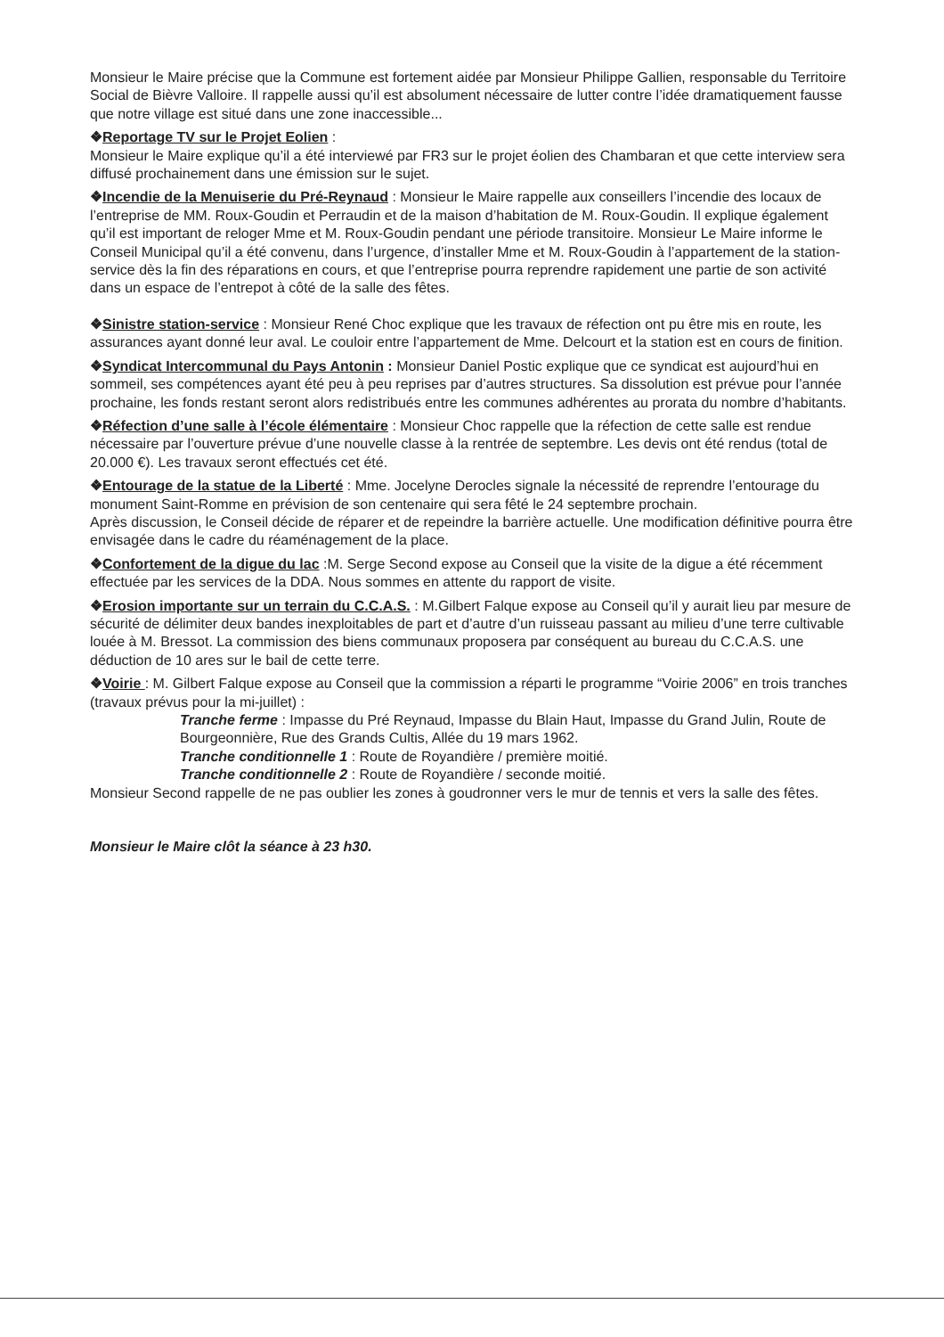Monsieur le Maire précise que la Commune est fortement aidée par Monsieur Philippe Gallien, responsable du Territoire Social de Bièvre Valloire. Il rappelle aussi qu’il est absolument nécessaire de lutter contre l’idée dramatiquement fausse que notre village est situé dans une zone inaccessible...
❖Reportage TV sur le Projet Eolien :
Monsieur le Maire explique qu’il a été interviewé par FR3 sur le projet éolien des Chambaran et que cette interview sera diffusé prochainement dans une émission sur le sujet.
❖Incendie de la Menuiserie du Pré-Reynaud : Monsieur le Maire rappelle aux conseillers l’incendie des locaux de l’entreprise de MM. Roux-Goudin et Perraudin et de la maison d’habitation de M. Roux-Goudin. Il explique également qu’il est important de reloger Mme et M. Roux-Goudin pendant une période transitoire. Monsieur Le Maire informe le Conseil Municipal qu’il a été convenu, dans l’urgence, d’installer Mme et M. Roux-Goudin à l’appartement de la station-service dès la fin des réparations en cours, et que l’entreprise pourra reprendre rapidement une partie de son activité dans un espace de l’entrepot à côté de la salle des fêtes.
❖Sinistre station-service : Monsieur René Choc explique que les travaux de réfection ont pu être mis en route, les assurances ayant donné leur aval. Le couloir entre l’appartement de Mme. Delcourt et la station est en cours de finition.
❖Syndicat Intercommunal du Pays Antonin : Monsieur Daniel Postic explique que ce syndicat est aujourd’hui en sommeil, ses compétences ayant été peu à peu reprises par d’autres structures. Sa dissolution est prévue pour l’année prochaine, les fonds restant seront alors redistribués entre les communes adhérentes au prorata du nombre d’habitants.
❖Réfection d’une salle à l’école élémentaire : Monsieur Choc rappelle que la réfection de cette salle est rendue nécessaire par l’ouverture prévue d’une nouvelle classe à la rentrée de septembre. Les devis ont été rendus (total de 20.000 €). Les travaux seront effectués cet été.
❖Entourage de la statue de la Liberté : Mme. Jocelyne Derocles signale la nécessité de reprendre l’entourage du monument Saint-Romme en prévision de son centenaire qui sera fêté le 24 septembre prochain.
Après discussion, le Conseil décide de réparer et de repeindre la barrière actuelle. Une modification définitive pourra être envisagée dans le cadre du réaménagement de la place.
❖Confortement de la digue du lac :M. Serge Second expose au Conseil que la visite de la digue a été récemment effectuée par les services de la DDA. Nous sommes en attente du rapport de visite.
❖Erosion importante sur un terrain du C.C.A.S. : M.Gilbert Falque expose au Conseil qu’il y aurait lieu par mesure de sécurité de délimiter deux bandes inexploitables de part et d’autre d’un ruisseau passant au milieu d’une terre cultivable louée à M. Bressot. La commission des biens communaux proposera par conséquent au bureau du C.C.A.S. une déduction de 10 ares sur le bail de cette terre.
❖Voirie : M. Gilbert Falque expose au Conseil que la commission a réparti le programme “Voirie 2006” en trois tranches (travaux prévus pour la mi-juillet) :
Tranche ferme : Impasse du Pré Reynaud, Impasse du Blain Haut, Impasse du Grand Julin, Route de Bourgeonnière, Rue des Grands Cultis, Allée du 19 mars 1962.
Tranche conditionnelle 1 : Route de Royandière / première moitié.
Tranche conditionnelle 2 : Route de Royandière / seconde moitié.
Monsieur Second rappelle de ne pas oublier les zones à goudronner vers le mur de tennis et vers la salle des fêtes.
Monsieur le Maire clôt la séance à 23 h30.